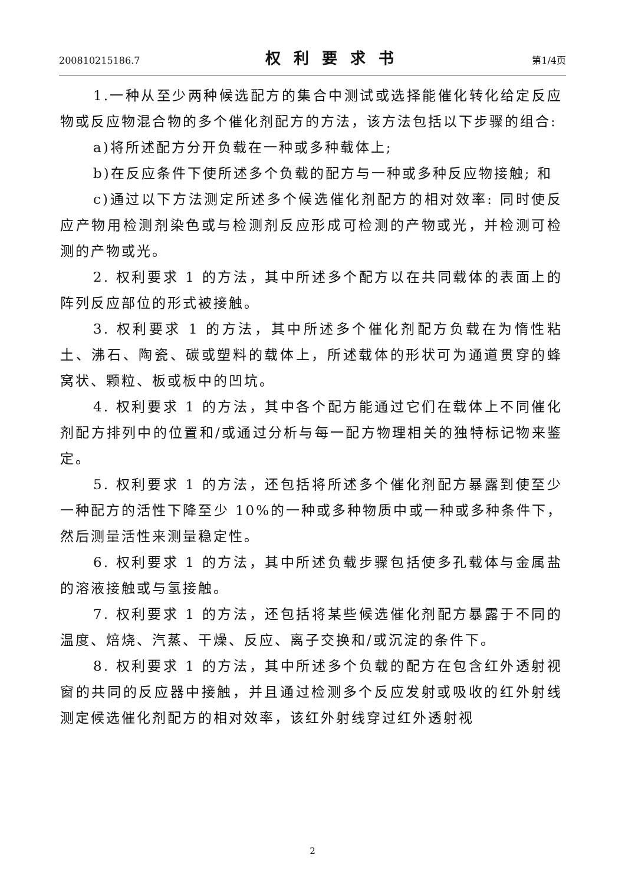200810215186.7 权利要求书 第1/4页
1.一种从至少两种候选配方的集合中测试或选择能催化转化给定反应物或反应物混合物的多个催化剂配方的方法，该方法包括以下步骤的组合:
a)将所述配方分开负载在一种或多种载体上;
b)在反应条件下使所述多个负载的配方与一种或多种反应物接触; 和
c)通过以下方法测定所述多个候选催化剂配方的相对效率: 同时使反应产物用检测剂染色或与检测剂反应形成可检测的产物或光，并检测可检测的产物或光。
2. 权利要求 1 的方法，其中所述多个配方以在共同载体的表面上的阵列反应部位的形式被接触。
3. 权利要求 1 的方法，其中所述多个催化剂配方负载在为惰性粘土、沸石、陶瓷、碳或塑料的载体上，所述载体的形状可为通道贯穿的蜂窝状、颗粒、板或板中的凹坑。
4. 权利要求 1 的方法，其中各个配方能通过它们在载体上不同催化剂配方排列中的位置和/或通过分析与每一配方物理相关的独特标记物来鉴定。
5. 权利要求 1 的方法，还包括将所述多个催化剂配方暴露到使至少一种配方的活性下降至少 10%的一种或多种物质中或一种或多种条件下，然后测量活性来测量稳定性。
6. 权利要求 1 的方法，其中所述负载步骤包括使多孔载体与金属盐的溶液接触或与氢接触。
7. 权利要求 1 的方法，还包括将某些候选催化剂配方暴露于不同的温度、焙烧、汽蒸、干燥、反应、离子交换和/或沉淀的条件下。
8. 权利要求 1 的方法，其中所述多个负载的配方在包含红外透射视窗的共同的反应器中接触，并且通过检测多个反应发射或吸收的红外射线测定候选催化剂配方的相对效率，该红外射线穿过红外透射视
2